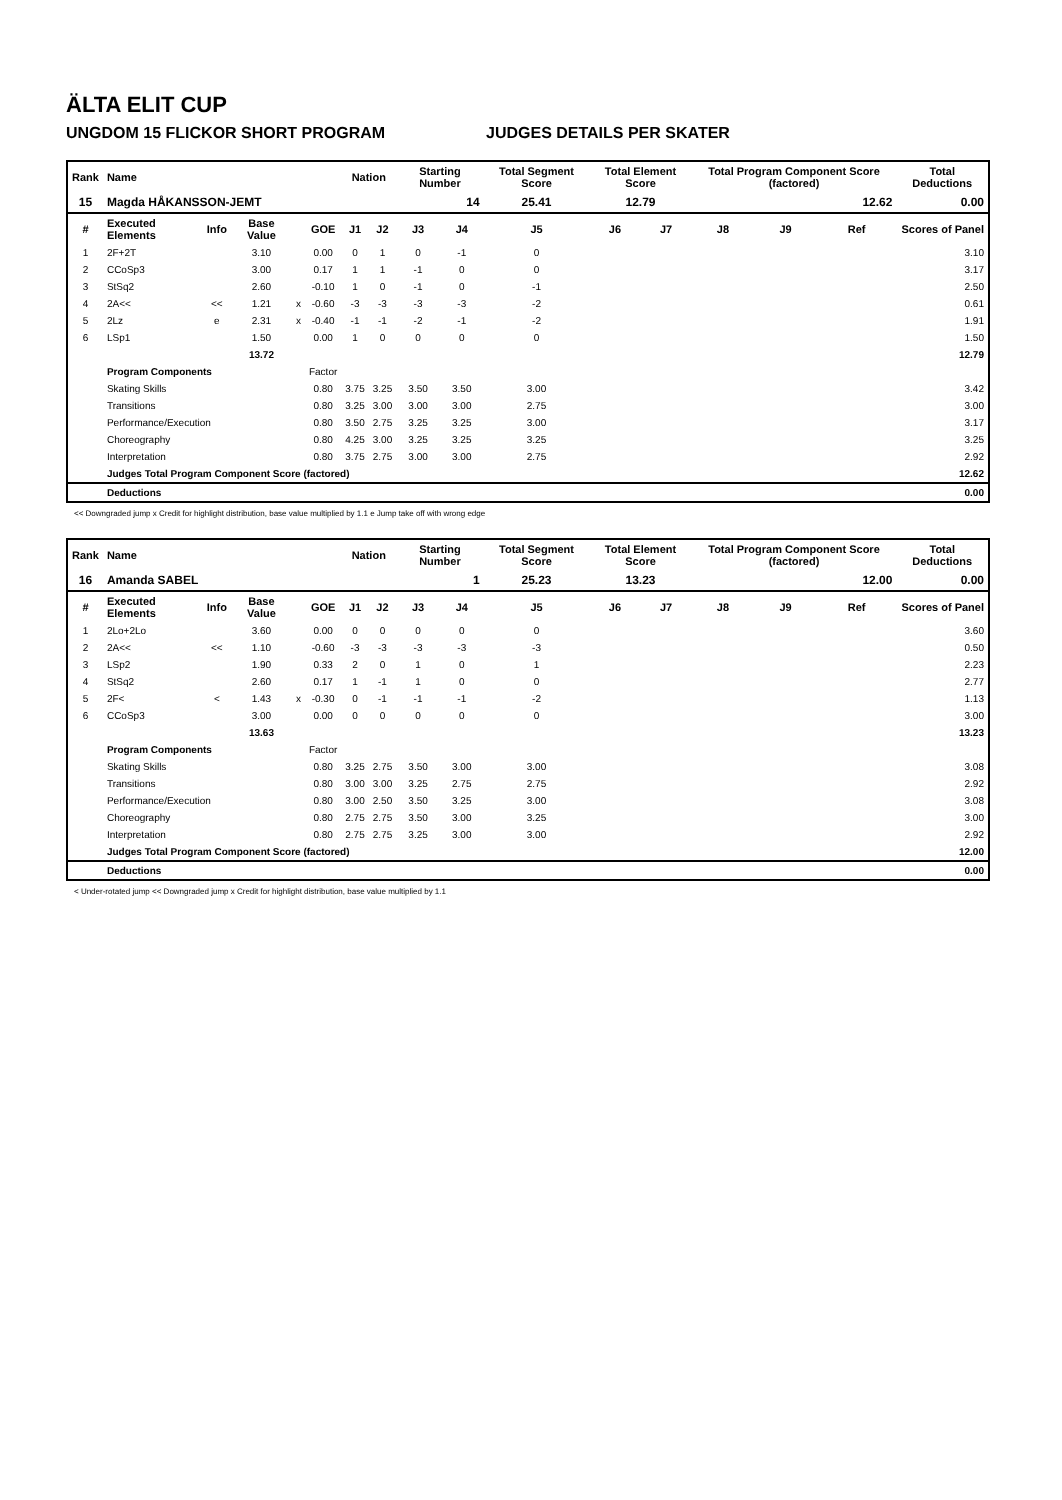ÄLTA ELIT CUP
UNGDOM 15 FLICKOR SHORT PROGRAM JUDGES DETAILS PER SKATER
| Rank | Name | | | | | Nation | | Starting Number | | Total Segment Score | Total Element Score | | Total Program Component Score (factored) | | | Total Deductions |
| --- | --- | --- | --- | --- | --- | --- | --- | --- | --- | --- | --- | --- | --- | --- | --- | --- |
| 15 | Magda HÅKANSSON-JEMT | | | | | | | 14 | | 25.41 | 12.79 | | 12.62 | | | 0.00 |
| # | Executed Elements | Info | Base Value | | GOE | J1 | J2 | J3 | J4 | J5 | J6 | J7 | J8 | J9 | Ref | Scores of Panel |
| 1 | 2F+2T | | 3.10 | | 0.00 | 0 | 1 | 0 | -1 | 0 | | | | | | 3.10 |
| 2 | CCoSp3 | | 3.00 | | 0.17 | 1 | 1 | -1 | 0 | 0 | | | | | | 3.17 |
| 3 | StSq2 | | 2.60 | | -0.10 | 1 | 0 | -1 | 0 | -1 | | | | | | 2.50 |
| 4 | 2A<< | << | 1.21 | x | -0.60 | -3 | -3 | -3 | -3 | -2 | | | | | | 0.61 |
| 5 | 2Lz | e | 2.31 | x | -0.40 | -1 | -1 | -2 | -1 | -2 | | | | | | 1.91 |
| 6 | LSp1 | | 1.50 | | 0.00 | 1 | 0 | 0 | 0 | 0 | | | | | | 1.50 |
| | | | 13.72 | | | | | | | | | | | | | 12.79 |
| | Program Components | | | | Factor | | | | | | | | | | | |
| | Skating Skills | | | | 0.80 | 3.75 | 3.25 | 3.50 | 3.50 | 3.00 | | | | | | 3.42 |
| | Transitions | | | | 0.80 | 3.25 | 3.00 | 3.00 | 3.00 | 2.75 | | | | | | 3.00 |
| | Performance/Execution | | | | 0.80 | 3.50 | 2.75 | 3.25 | 3.25 | 3.00 | | | | | | 3.17 |
| | Choreography | | | | 0.80 | 4.25 | 3.00 | 3.25 | 3.25 | 3.25 | | | | | | 3.25 |
| | Interpretation | | | | 0.80 | 3.75 | 2.75 | 3.00 | 3.00 | 2.75 | | | | | | 2.92 |
| | Judges Total Program Component Score (factored) | | | | | | | | | | | | | | | 12.62 |
| | Deductions | | | | | | | | | | | | | | | 0.00 |
<< Downgraded jump x Credit for highlight distribution, base value multiplied by 1.1 e Jump take off with wrong edge
| Rank | Name | | | | | Nation | | Starting Number | | Total Segment Score | Total Element Score | | Total Program Component Score (factored) | | | Total Deductions |
| --- | --- | --- | --- | --- | --- | --- | --- | --- | --- | --- | --- | --- | --- | --- | --- | --- |
| 16 | Amanda SABEL | | | | | | | 1 | | 25.23 | 13.23 | | 12.00 | | | 0.00 |
| # | Executed Elements | Info | Base Value | | GOE | J1 | J2 | J3 | J4 | J5 | J6 | J7 | J8 | J9 | Ref | Scores of Panel |
| 1 | 2Lo+2Lo | | 3.60 | | 0.00 | 0 | 0 | 0 | 0 | 0 | | | | | | 3.60 |
| 2 | 2A<< | << | 1.10 | | -0.60 | -3 | -3 | -3 | -3 | -3 | | | | | | 0.50 |
| 3 | LSp2 | | 1.90 | | 0.33 | 2 | 0 | 1 | 0 | 1 | | | | | | 2.23 |
| 4 | StSq2 | | 2.60 | | 0.17 | 1 | -1 | 1 | 0 | 0 | | | | | | 2.77 |
| 5 | 2F< | < | 1.43 | x | -0.30 | 0 | -1 | -1 | -1 | -2 | | | | | | 1.13 |
| 6 | CCoSp3 | | 3.00 | | 0.00 | 0 | 0 | 0 | 0 | 0 | | | | | | 3.00 |
| | | | 13.63 | | | | | | | | | | | | | 13.23 |
| | Program Components | | | | Factor | | | | | | | | | | | |
| | Skating Skills | | | | 0.80 | 3.25 | 2.75 | 3.50 | 3.00 | 3.00 | | | | | | 3.08 |
| | Transitions | | | | 0.80 | 3.00 | 3.00 | 3.25 | 2.75 | 2.75 | | | | | | 2.92 |
| | Performance/Execution | | | | 0.80 | 3.00 | 2.50 | 3.50 | 3.25 | 3.00 | | | | | | 3.08 |
| | Choreography | | | | 0.80 | 2.75 | 2.75 | 3.50 | 3.00 | 3.25 | | | | | | 3.00 |
| | Interpretation | | | | 0.80 | 2.75 | 2.75 | 3.25 | 3.00 | 3.00 | | | | | | 2.92 |
| | Judges Total Program Component Score (factored) | | | | | | | | | | | | | | | 12.00 |
| | Deductions | | | | | | | | | | | | | | | 0.00 |
< Under-rotated jump << Downgraded jump x Credit for highlight distribution, base value multiplied by 1.1